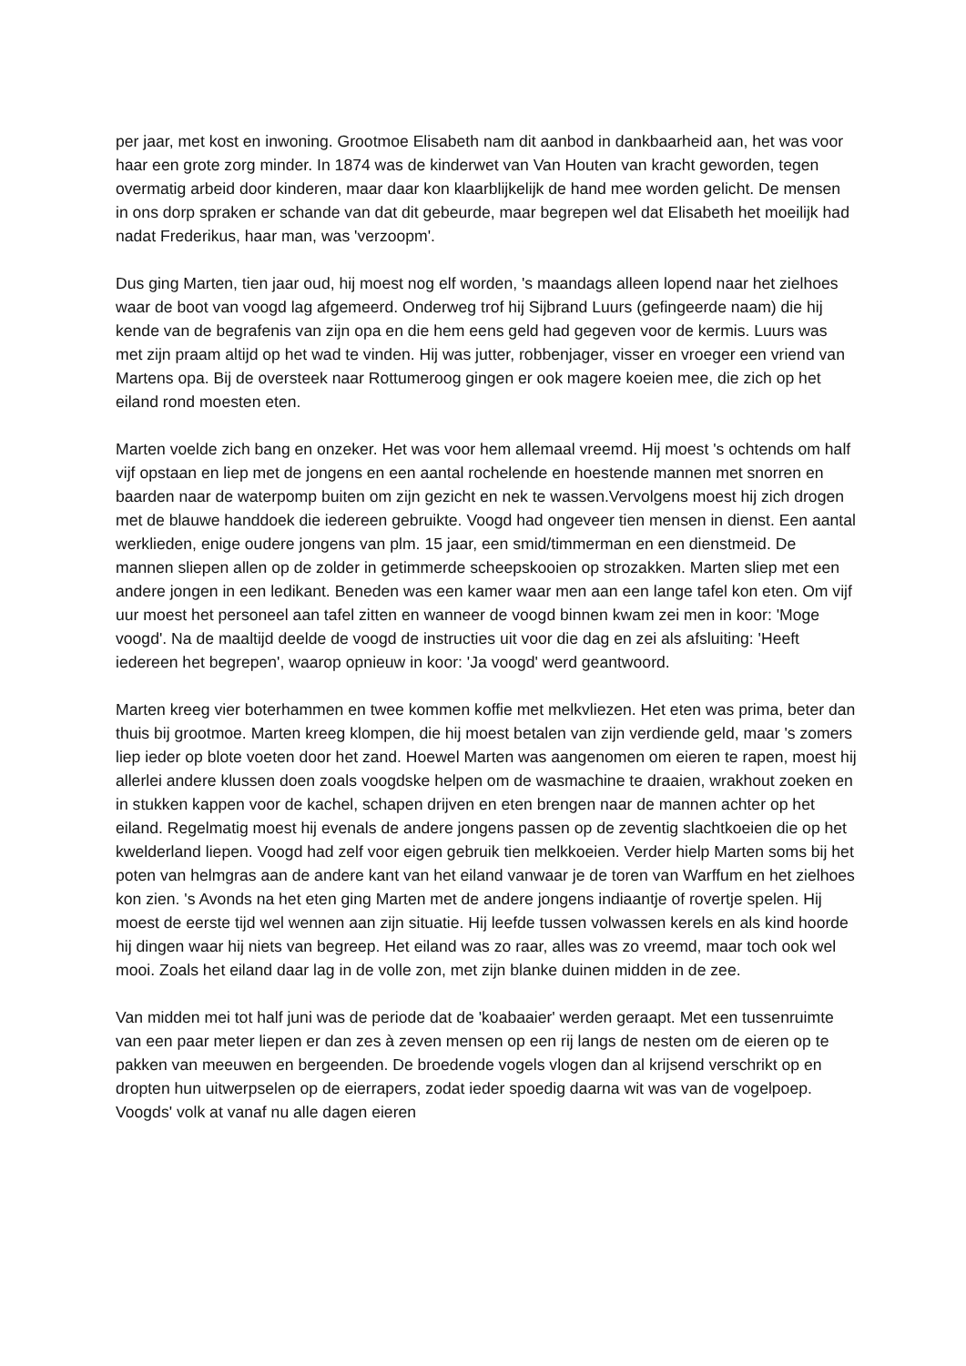per jaar, met kost en inwoning. Grootmoe Elisabeth nam dit aanbod in dankbaarheid aan, het was voor haar een grote zorg minder. In 1874 was de kinderwet van Van Houten van kracht geworden, tegen overmatig arbeid door kinderen, maar daar kon klaarblijkelijk de hand mee worden gelicht. De mensen in ons dorp spraken er schande van dat dit gebeurde, maar begrepen wel dat Elisabeth het moeilijk had nadat Frederikus, haar man, was 'verzoopm'.
Dus ging Marten, tien jaar oud, hij moest nog elf worden, 's maandags alleen lopend naar het zielhoes waar de boot van voogd lag afgemeerd. Onderweg trof hij Sijbrand Luurs (gefingeerde naam) die hij kende van de begrafenis van zijn opa en die hem eens geld had gegeven voor de kermis. Luurs was met zijn praam altijd op het wad te vinden. Hij was jutter, robbenjager, visser en vroeger een vriend van Martens opa. Bij de oversteek naar Rottumeroog gingen er ook magere koeien mee, die zich op het eiland rond moesten eten.
Marten voelde zich bang en onzeker. Het was voor hem allemaal vreemd. Hij moest 's ochtends om half vijf opstaan en liep met de jongens en een aantal rochelende en hoestende mannen met snorren en baarden naar de waterpomp buiten om zijn gezicht en nek te wassen.Vervolgens moest hij zich drogen met de blauwe handdoek die iedereen gebruikte. Voogd had ongeveer tien mensen in dienst. Een aantal werklieden, enige oudere jongens van plm. 15 jaar, een smid/timmerman en een dienstmeid. De mannen sliepen allen op de zolder in getimmerde scheepskooien op strozakken. Marten sliep met een andere jongen in een ledikant. Beneden was een kamer waar men aan een lange tafel kon eten. Om vijf uur moest het personeel aan tafel zitten en wanneer de voogd binnen kwam zei men in koor: 'Moge voogd'. Na de maaltijd deelde de voogd de instructies uit voor die dag en zei als afsluiting: 'Heeft iedereen het begrepen', waarop opnieuw in koor: 'Ja voogd' werd geantwoord.
Marten kreeg vier boterhammen en twee kommen koffie met melkvliezen. Het eten was prima, beter dan thuis bij grootmoe. Marten kreeg klompen, die hij moest betalen van zijn verdiende geld, maar 's zomers liep ieder op blote voeten door het zand. Hoewel Marten was aangenomen om eieren te rapen, moest hij allerlei andere klussen doen zoals voogdske helpen om de wasmachine te draaien, wrakhout zoeken en in stukken kappen voor de kachel, schapen drijven en eten brengen naar de mannen achter op het eiland. Regelmatig moest hij evenals de andere jongens passen op de zeventig slachtkoeien die op het kwelderland liepen. Voogd had zelf voor eigen gebruik tien melkkoeien. Verder hielp Marten soms bij het poten van helmgras aan de andere kant van het eiland vanwaar je de toren van Warffum en het zielhoes kon zien. 's Avonds na het eten ging Marten met de andere jongens indiaantje of rovertje spelen. Hij moest de eerste tijd wel wennen aan zijn situatie. Hij leefde tussen volwassen kerels en als kind hoorde hij dingen waar hij niets van begreep. Het eiland was zo raar, alles was zo vreemd, maar toch ook wel mooi. Zoals het eiland daar lag in de volle zon, met zijn blanke duinen midden in de zee.
Van midden mei tot half juni was de periode dat de 'koabaaier' werden geraapt. Met een tussenruimte van een paar meter liepen er dan zes à zeven mensen op een rij langs de nesten om de eieren op te pakken van meeuwen en bergeenden. De broedende vogels vlogen dan al krijsend verschrikt op en dropten hun uitwerpselen op de eierrapers, zodat ieder spoedig daarna wit was van de vogelpoep. Voogds' volk at vanaf nu alle dagen eieren